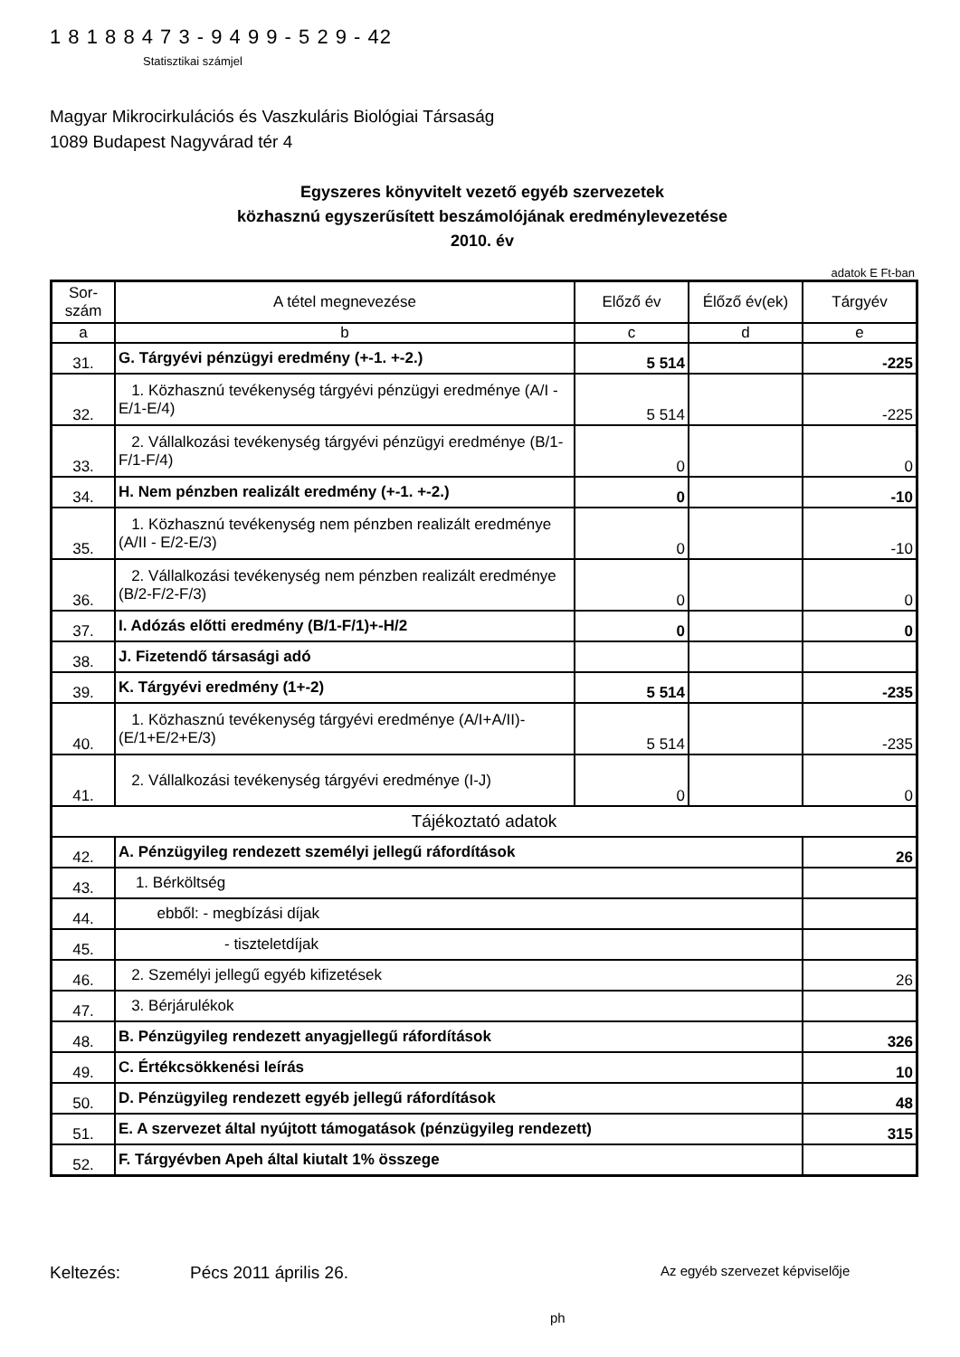1 8 1 8 8 4 7 3 - 9 4 9 9 - 5 2 9 - 42
Statisztikai számjel
Magyar Mikrocirkulációs és Vaszkuláris Biológiai Társaság
1089 Budapest Nagyvárad tér 4
Egyszeres könyvitelt vezető egyéb szervezetek
közhasznú egyszerűsített beszámolójának eredménylevezetése
2010. év
adatok E Ft-ban
| Sor-szám | A tétel megnevezése | Előző év | Élőző év(ek) | Tárgyév |
| --- | --- | --- | --- | --- |
| a | b | c | d | e |
| 31. | G. Tárgyévi pénzügyi eredmény (+-1. +-2.) | 5 514 | | -225 |
| 32. | 1. Közhasznú tevékenység tárgyévi pénzügyi eredménye (A/I - E/1-E/4) | 5 514 | | -225 |
| 33. | 2. Vállalkozási tevékenység tárgyévi pénzügyi eredménye (B/1-F/1-F/4) | 0 | | 0 |
| 34. | H. Nem pénzben realizált eredmény (+-1. +-2.) | 0 | | -10 |
| 35. | 1. Közhasznú tevékenység nem pénzben realizált eredménye (A/II - E/2-E/3) | 0 | | -10 |
| 36. | 2. Vállalkozási tevékenység nem pénzben realizált eredménye (B/2-F/2-F/3) | 0 | | 0 |
| 37. | I. Adózás előtti eredmény (B/1-F/1)+-H/2 | 0 | | 0 |
| 38. | J. Fizetendő társasági adó | | | |
| 39. | K. Tárgyévi eredmény (1+-2) | 5 514 | | -235 |
| 40. | 1. Közhasznú tevékenység tárgyévi eredménye (A/I+A/II)-(E/1+E/2+E/3) | 5 514 | | -235 |
| 41. | 2. Vállalkozási tevékenység tárgyévi eredménye (I-J) | 0 | | 0 |
| Tájékoztató adatok | | | | |
| 42. | A. Pénzügyileg rendezett személyi jellegű ráfordítások | | | 26 |
| 43. | 1. Bérköltség | | | |
| 44. | ebből: - megbízási díjak | | | |
| 45. | - tiszteletdíjak | | | |
| 46. | 2. Személyi jellegű egyéb kifizetések | | | 26 |
| 47. | 3. Bérjárulékok | | | |
| 48. | B. Pénzügyileg rendezett anyagjellegű ráfordítások | | | 326 |
| 49. | C. Értékcsökkenési leírás | | | 10 |
| 50. | D. Pénzügyileg rendezett egyéb jellegű ráfordítások | | | 48 |
| 51. | E. A szervezet által nyújtott támogatások (pénzügyileg rendezett) | | | 315 |
| 52. | F. Tárgyévben Apeh által kiutalt 1% összege | | | |
Keltezés: Pécs 2011 április 26. Az egyéb szervezet képviselője
ph